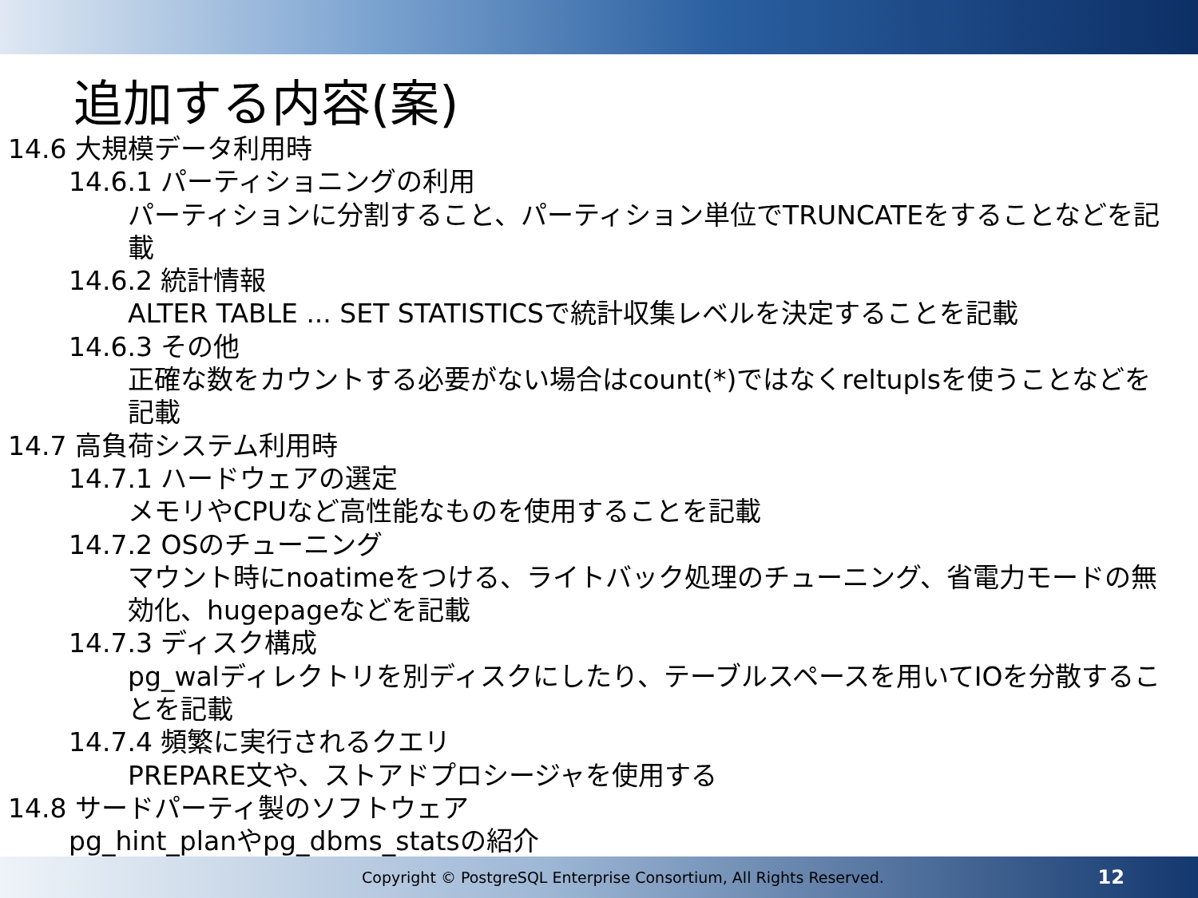追加する内容(案)
14.6 大規模データ利用時
14.6.1 パーティショニングの利用
パーティションに分割すること、パーティション単位でTRUNCATEをすることなどを記載
14.6.2 統計情報
ALTER TABLE ... SET STATISTICSで統計収集レベルを決定することを記載
14.6.3 その他
正確な数をカウントする必要がない場合はcount(*)ではなくreltuplsを使うことなどを記載
14.7 高負荷システム利用時
14.7.1 ハードウェアの選定
メモリやCPUなど高性能なものを使用することを記載
14.7.2 OSのチューニング
マウント時にnoatimeをつける、ライトバック処理のチューニング、省電力モードの無効化、hugepageなどを記載
14.7.3 ディスク構成
pg_walディレクトリを別ディスクにしたり、テーブルスペースを用いてIOを分散することを記載
14.7.4 頻繁に実行されるクエリ
PREPARE文や、ストアドプロシージャを使用する
14.8 サードパーティ製のソフトウェア
pg_hint_planやpg_dbms_statsの紹介
Copyright © PostgreSQL Enterprise Consortium, All Rights Reserved. 12